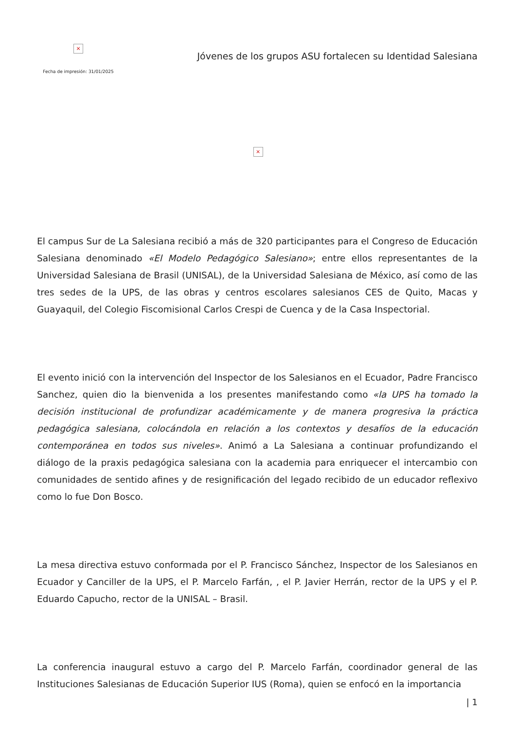×
Fecha de impresión: 31/01/2025
Jóvenes de los grupos ASU fortalecen su Identidad Salesiana
×
El campus Sur de La Salesiana recibió a más de 320 participantes para el Congreso de Educación Salesiana denominado «El Modelo Pedagógico Salesiano»; entre ellos representantes de la Universidad Salesiana de Brasil (UNISAL), de la Universidad Salesiana de México, así como de las tres sedes de la UPS, de las obras y centros escolares salesianos CES de Quito, Macas y Guayaquil, del Colegio Fiscomisional Carlos Crespi de Cuenca y de la Casa Inspectorial.
El evento inició con la intervención del Inspector de los Salesianos en el Ecuador, Padre Francisco Sanchez, quien dio la bienvenida a los presentes manifestando como «la UPS ha tomado la decisión institucional de profundizar académicamente y de manera progresiva la práctica pedagógica salesiana, colocándola en relación a los contextos y desafíos de la educación contemporánea en todos sus niveles». Animó a La Salesiana a continuar profundizando el diálogo de la praxis pedagógica salesiana con la academia para enriquecer el intercambio con comunidades de sentido afines y de resignificación del legado recibido de un educador reflexivo como lo fue Don Bosco.
La mesa directiva estuvo conformada por el P. Francisco Sánchez, Inspector de los Salesianos en Ecuador y Canciller de la UPS, el P. Marcelo Farfán, , el P. Javier Herrán, rector de la UPS y el P. Eduardo Capucho, rector de la UNISAL – Brasil.
La conferencia inaugural estuvo a cargo del P. Marcelo Farfán, coordinador general de las Instituciones Salesianas de Educación Superior IUS (Roma), quien se enfocó en la importancia
| 1